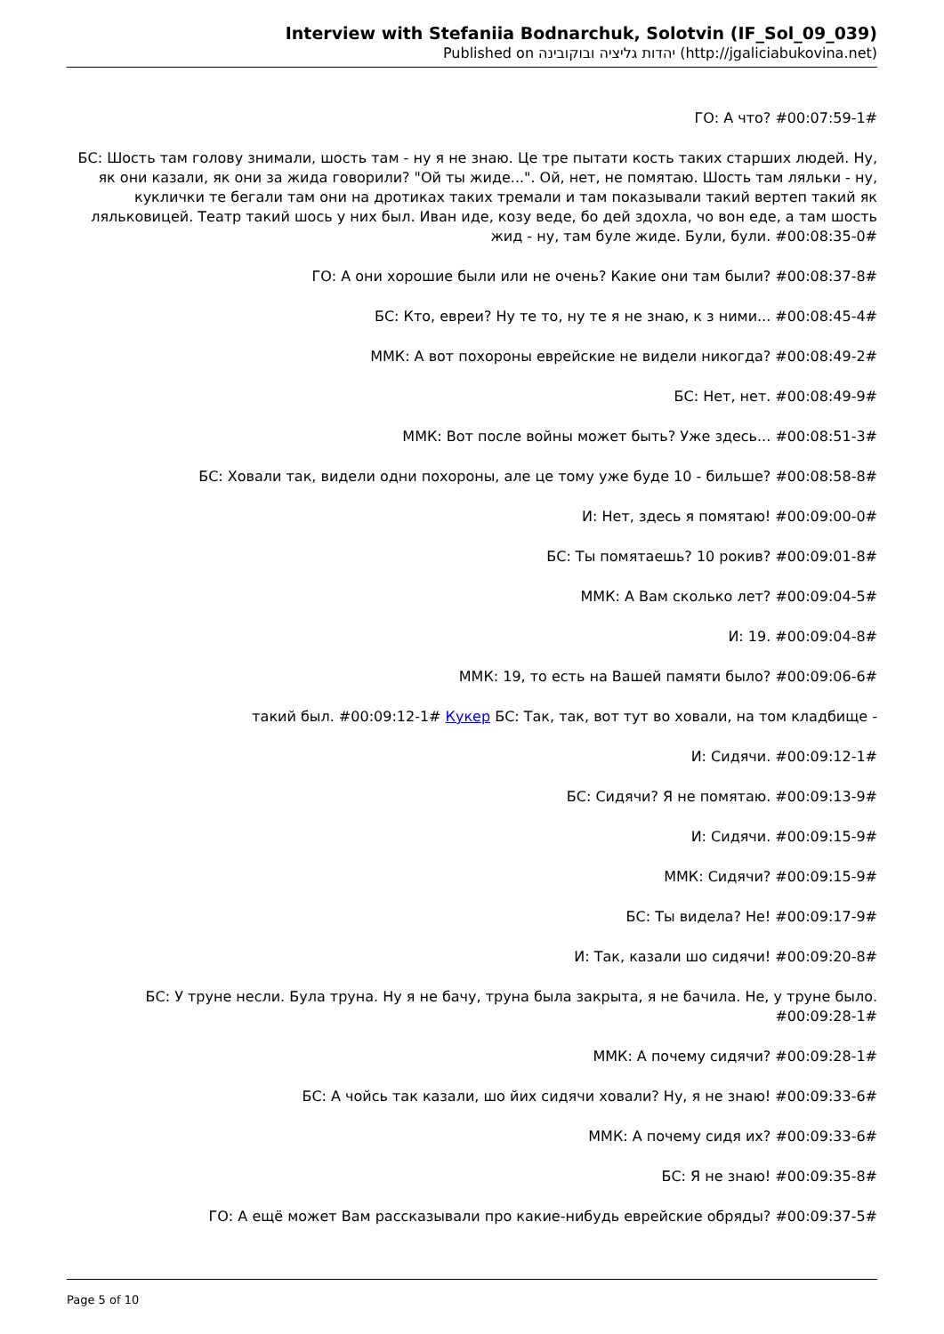Interview with Stefaniia Bodnarchuk, Solotvin (IF_Sol_09_039)
Published on יהדות גליציה ובוקובינה (http://jgaliciabukovina.net)
ГО: А что? #00:07:59-1#
БС: Шость там голову знимали, шость там - ну я не знаю. Це тре пытати кость таких старших людей. Ну, як они казали, як они за жида говорили? "Ой ты жиде...". Ой, нет, не помятаю. Шость там ляльки - ну, куклички те бегали там они на дротиках таких тремали и там показывали такий вертеп такий як ляльковицей. Театр такий шось у них был. Иван иде, козу веде, бо дей здохла, чо вон еде, а там шость жид - ну, там буле жиде. Були, були. #00:08:35-0#
ГО: А они хорошие были или не очень? Какие они там были? #00:08:37-8#
БС: Кто, евреи? Ну те то, ну те я не знаю, к з ними... #00:08:45-4#
ММК: А вот похороны еврейские не видели никогда? #00:08:49-2#
БС: Нет, нет. #00:08:49-9#
ММК: Вот после войны может быть? Уже здесь... #00:08:51-3#
БС: Ховали так, видели одни похороны, але це тому уже буде 10 - бильше? #00:08:58-8#
И: Нет, здесь я помятаю! #00:09:00-0#
БС: Ты помятаешь? 10 рокив? #00:09:01-8#
ММК: А Вам сколько лет? #00:09:04-5#
И: 19. #00:09:04-8#
ММК: 19, то есть на Вашей памяти было? #00:09:06-6#
такий был. #00:09:12-1# Кукер БС: Так, так, вот тут во ховали, на том кладбище -
И: Сидячи. #00:09:12-1#
БС: Сидячи? Я не помятаю. #00:09:13-9#
И: Сидячи. #00:09:15-9#
ММК: Сидячи? #00:09:15-9#
БС: Ты видела? Не! #00:09:17-9#
И: Так, казали шо сидячи! #00:09:20-8#
БС: У труне несли. Була труна. Ну я не бачу, труна была закрыта, я не бачила. Не, у труне было. #00:09:28-1#
ММК: А почему сидячи? #00:09:28-1#
БС: А чойсь так казали, шо йих сидячи ховали? Ну, я не знаю! #00:09:33-6#
ММК: А почему сидя их? #00:09:33-6#
БС: Я не знаю! #00:09:35-8#
ГО: А ещё может Вам рассказывали про какие-нибудь еврейские обряды? #00:09:37-5#
Page 5 of 10